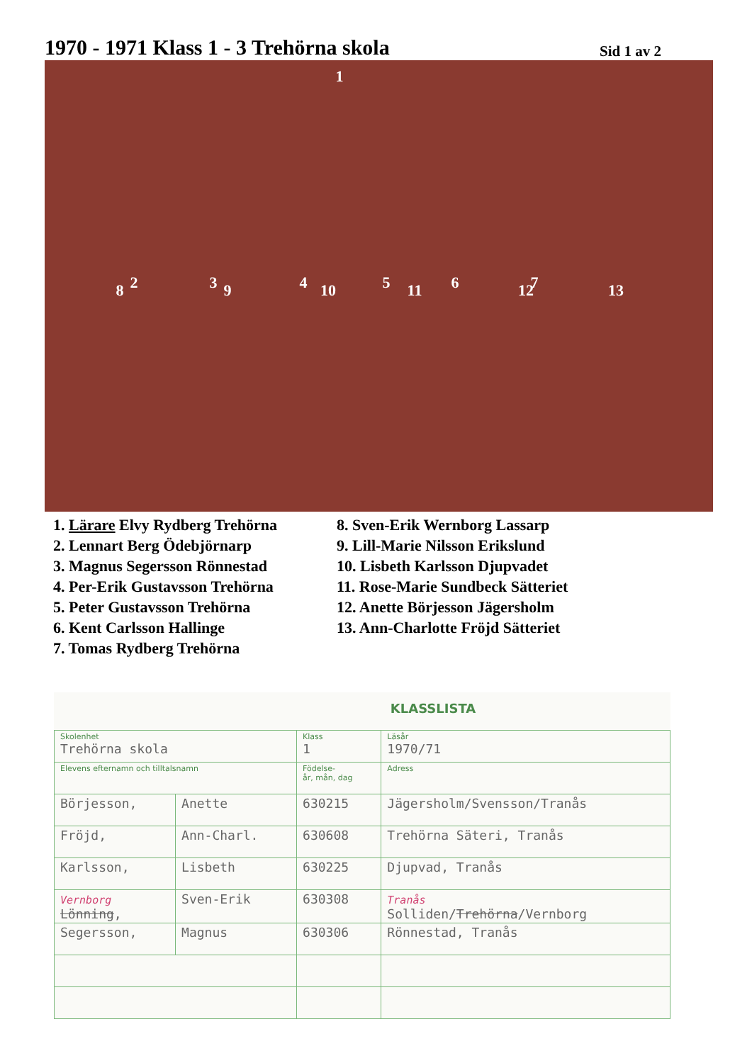1970 - 1971 Klass 1 - 3 Trehörna skola
Sid 1 av 2
1
2 3 4 5 6 7
8 9 10 11 12 13
1. Lärare Elvy Rydberg Trehörna
2. Lennart Berg Ödebjörnarp
3. Magnus Segersson Rönnestad
4. Per-Erik Gustavsson Trehörna
5. Peter Gustavsson Trehörna
6. Kent Carlsson Hallinge
7. Tomas Rydberg Trehörna
8. Sven-Erik Wernborg Lassarp
9. Lill-Marie Nilsson Erikslund
10. Lisbeth Karlsson Djupvadet
11. Rose-Marie Sundbeck Sätteriet
12. Anette Börjesson Jägersholm
13. Ann-Charlotte Fröjd Sätteriet
KLASSLISTA
| Skolenhet Trehörna skola | | Klass 1 | Läsår 1970/71 |
| Elevens efternamn och tilltalsnamn | | Födelse- år, mån, dag | Adress |
| Börjesson, | Anette | 630215 | Jägersholm/Svensson/Tranås |
| Fröjd, | Ann-Charl. | 630608 | Trehörna Säteri, Tranås |
| Karlsson, | Lisbeth | 630225 | Djupvad, Tranås |
| Vernborg Lönning , | Sven-Erik | 630308 | Tranås Solliden/ Trehörna /Vernborg |
| Segersson, | Magnus | 630306 | Rönnestad, Tranås |